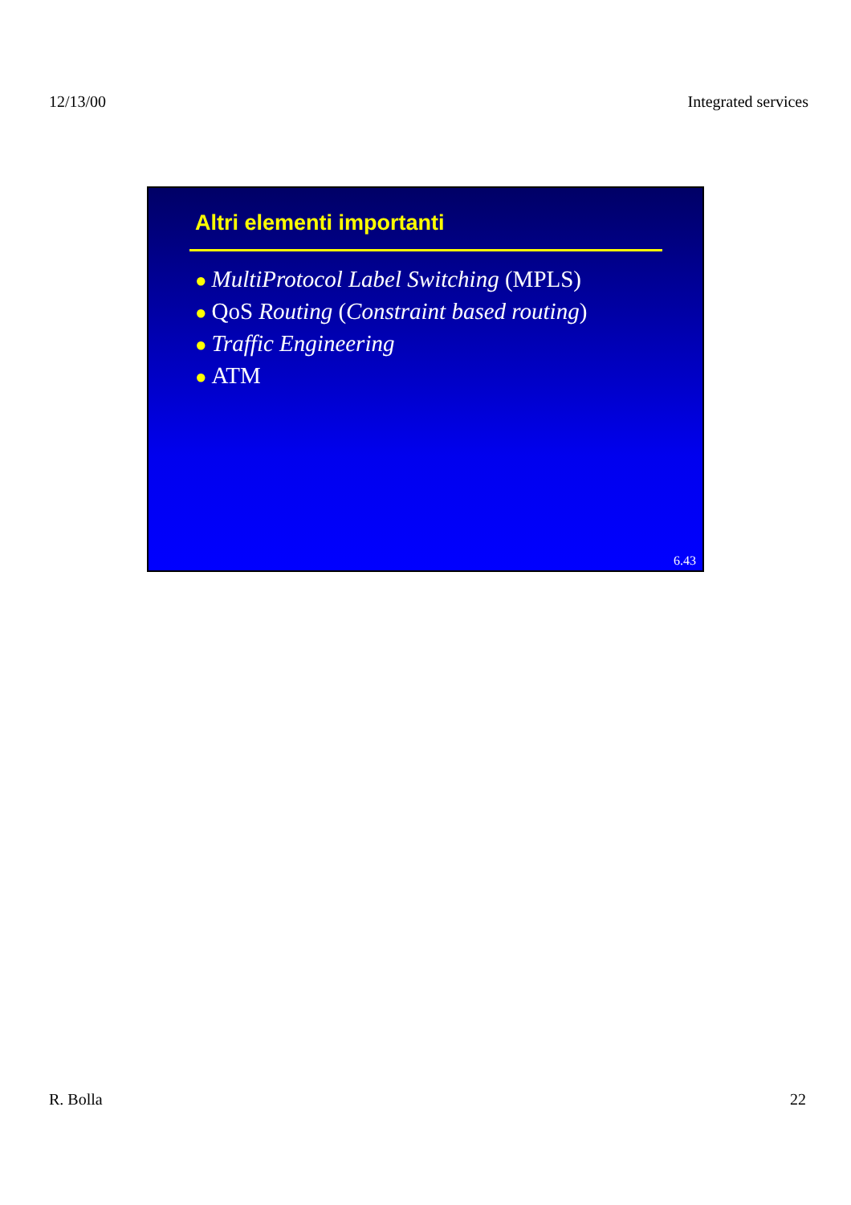12/13/00 Integrated services
Altri elementi importanti
● MultiProtocol Label Switching (MPLS)
● QoS Routing (Constraint based routing)
● Traffic Engineering
● ATM
6.43
R. Bolla 22